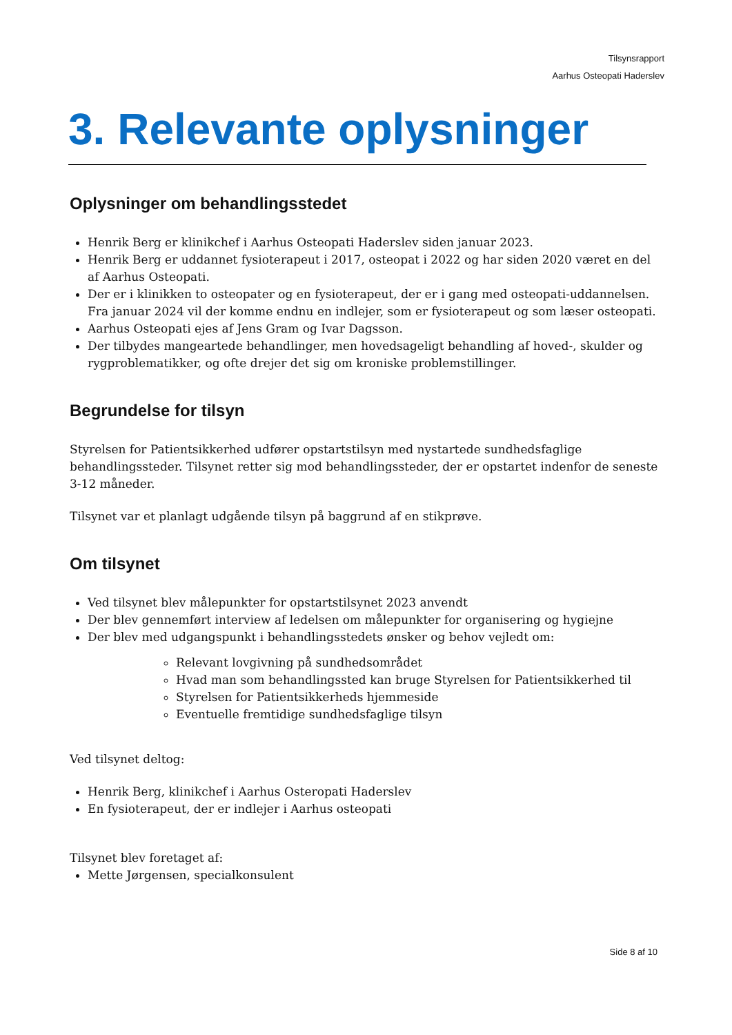Tilsynsrapport
Aarhus Osteopati Haderslev
3. Relevante oplysninger
Oplysninger om behandlingsstedet
Henrik Berg er klinikchef i Aarhus Osteopati Haderslev siden januar 2023.
Henrik Berg er uddannet fysioterapeut i 2017, osteopat i 2022 og har siden 2020 været en del af Aarhus Osteopati.
Der er i klinikken to osteopater og en fysioterapeut, der er i gang med osteopati-uddannelsen. Fra januar 2024 vil der komme endnu en indlejer, som er fysioterapeut og som læser osteopati.
Aarhus Osteopati ejes af Jens Gram og Ivar Dagsson.
Der tilbydes mangeartede behandlinger, men hovedsageligt behandling af hoved-, skulder og rygproblematikker, og ofte drejer det sig om kroniske problemstillinger.
Begrundelse for tilsyn
Styrelsen for Patientsikkerhed udfører opstartstilsyn med nystartede sundhedsfaglige behandlingssteder. Tilsynet retter sig mod behandlingssteder, der er opstartet indenfor de seneste 3-12 måneder.
Tilsynet var et planlagt udgående tilsyn på baggrund af en stikprøve.
Om tilsynet
Ved tilsynet blev målepunkter for opstartstilsynet 2023 anvendt
Der blev gennemført interview af ledelsen om målepunkter for organisering og hygiejne
Der blev med udgangspunkt i behandlingsstedets ønsker og behov vejledt om:
Relevant lovgivning på sundhedsområdet
Hvad man som behandlingssted kan bruge Styrelsen for Patientsikkerhed til
Styrelsen for Patientsikkerheds hjemmeside
Eventuelle fremtidige sundhedsfaglige tilsyn
Ved tilsynet deltog:
Henrik Berg, klinikchef i Aarhus Osteropati Haderslev
En fysioterapeut, der er indlejer i Aarhus osteopati
Tilsynet blev foretaget af:
Mette Jørgensen, specialkonsulent
Side 8 af 10